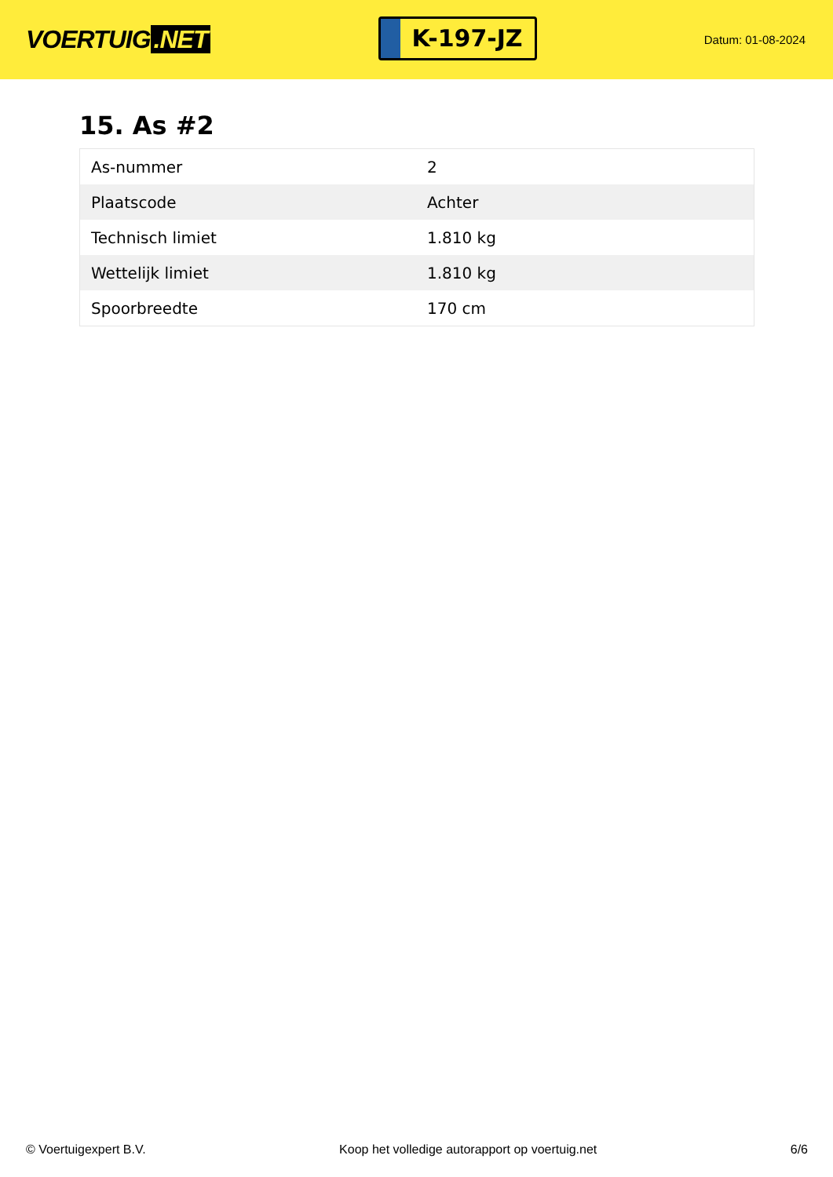VOERTUIG.NET
K-197-JZ
Datum: 01-08-2024
15. As #2
| As-nummer | 2 |
| Plaatscode | Achter |
| Technisch limiet | 1.810 kg |
| Wettelijk limiet | 1.810 kg |
| Spoorbreedte | 170 cm |
© Voertuigexpert B.V. Koop het volledige autorapport op voertuig.net 6/6